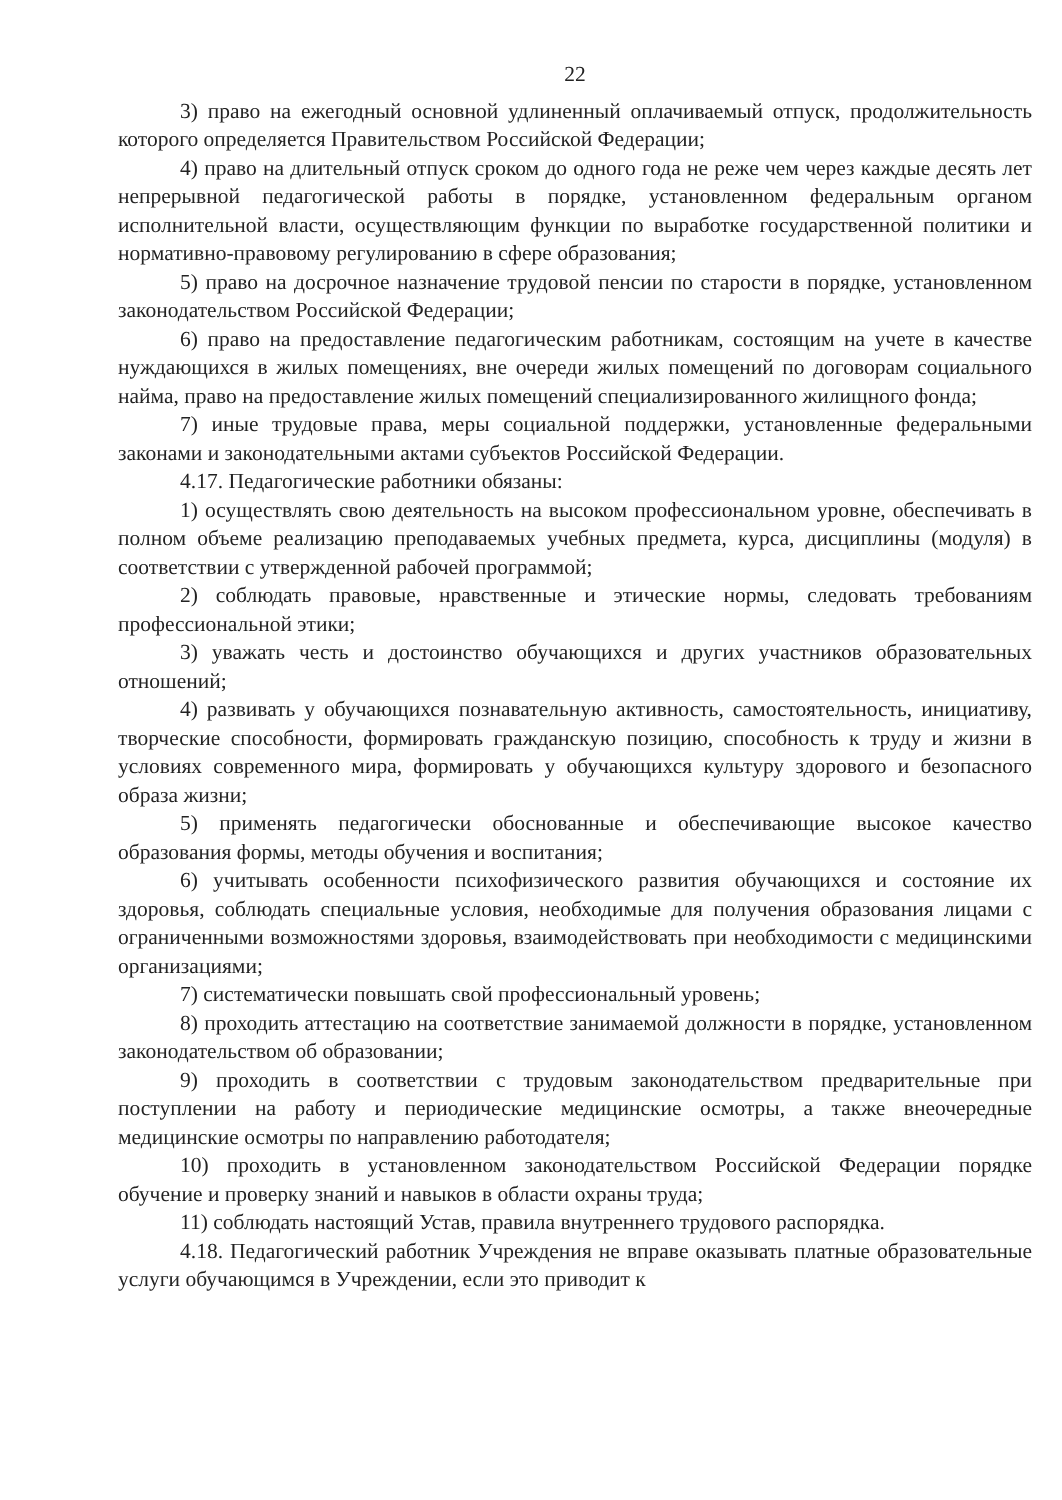22
3) право на ежегодный основной удлиненный оплачиваемый отпуск, продолжительность которого определяется Правительством Российской Федерации;
4) право на длительный отпуск сроком до одного года не реже чем через каждые десять лет непрерывной педагогической работы в порядке, установленном федеральным органом исполнительной власти, осуществляющим функции по выработке государственной политики и нормативно-правовому регулированию в сфере образования;
5) право на досрочное назначение трудовой пенсии по старости в порядке, установленном законодательством Российской Федерации;
6) право на предоставление педагогическим работникам, состоящим на учете в качестве нуждающихся в жилых помещениях, вне очереди жилых помещений по договорам социального найма, право на предоставление жилых помещений специализированного жилищного фонда;
7) иные трудовые права, меры социальной поддержки, установленные федеральными законами и законодательными актами субъектов Российской Федерации.
4.17. Педагогические работники обязаны:
1) осуществлять свою деятельность на высоком профессиональном уровне, обеспечивать в полном объеме реализацию преподаваемых учебных предмета, курса, дисциплины (модуля) в соответствии с утвержденной рабочей программой;
2) соблюдать правовые, нравственные и этические нормы, следовать требованиям профессиональной этики;
3) уважать честь и достоинство обучающихся и других участников образовательных отношений;
4) развивать у обучающихся познавательную активность, самостоятельность, инициативу, творческие способности, формировать гражданскую позицию, способность к труду и жизни в условиях современного мира, формировать у обучающихся культуру здорового и безопасного образа жизни;
5) применять педагогически обоснованные и обеспечивающие высокое качество образования формы, методы обучения и воспитания;
6) учитывать особенности психофизического развития обучающихся и состояние их здоровья, соблюдать специальные условия, необходимые для получения образования лицами с ограниченными возможностями здоровья, взаимодействовать при необходимости с медицинскими организациями;
7) систематически повышать свой профессиональный уровень;
8) проходить аттестацию на соответствие занимаемой должности в порядке, установленном законодательством об образовании;
9) проходить в соответствии с трудовым законодательством предварительные при поступлении на работу и периодические медицинские осмотры, а также внеочередные медицинские осмотры по направлению работодателя;
10) проходить в установленном законодательством Российской Федерации порядке обучение и проверку знаний и навыков в области охраны труда;
11) соблюдать настоящий Устав, правила внутреннего трудового распорядка.
4.18. Педагогический работник Учреждения не вправе оказывать платные образовательные услуги обучающимся в Учреждении, если это приводит к